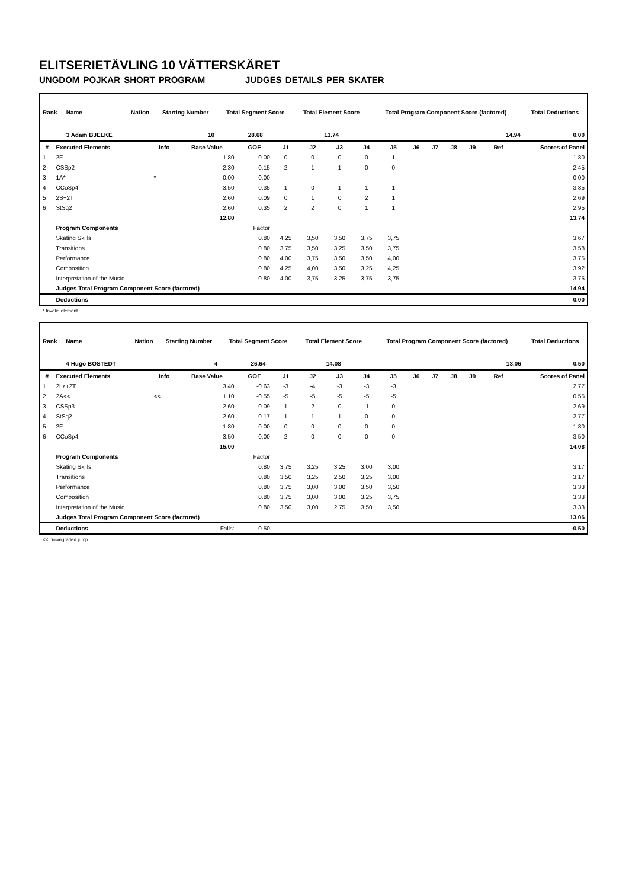ELITSERIETÄVLING 10 VÄTTERSKÄRET
UNGDOM POJKAR SHORT PROGRAM JUDGES DETAILS PER SKATER
| Rank | Name | Nation | Starting Number | Total Segment Score | Total Element Score | Total Program Component Score (factored) | Total Deductions |
| --- | --- | --- | --- | --- | --- | --- | --- |
| | 3 Adam BJELKE | | 10 | 28.68 | 13.74 | 14.94 | 0.00 |
| # | Executed Elements | Info | Base Value | GOE | J1 | J2 | J3 | J4 | J5 | J6 | J7 | J8 | J9 | Ref | Scores of Panel |
| --- | --- | --- | --- | --- | --- | --- | --- | --- | --- | --- | --- | --- | --- | --- | --- |
| 1 | 2F | | 1.80 | 0.00 | 0 | 0 | 0 | 0 | 1 | | | | | | 1.80 |
| 2 | CSSp2 | | 2.30 | 0.15 | 2 | 1 | 1 | 0 | 0 | | | | | | 2.45 |
| 3 | 1A* | * | 0.00 | 0.00 | - | - | - | - | - | | | | | | 0.00 |
| 4 | CCoSp4 | | 3.50 | 0.35 | 1 | 0 | 1 | 1 | 1 | | | | | | 3.85 |
| 5 | 2S+2T | | 2.60 | 0.09 | 0 | 1 | 0 | 2 | 1 | | | | | | 2.69 |
| 6 | StSq2 | | 2.60 | 0.35 | 2 | 2 | 0 | 1 | 1 | | | | | | 2.95 |
| | | | 12.80 | | | | | | | | | | | | 13.74 |
| | Program Components | | | Factor | | | | | | | | | | | |
| | Skating Skills | | | 0.80 | 4,25 | 3,50 | 3,50 | 3,75 | 3,75 | | | | | | 3.67 |
| | Transitions | | | 0.80 | 3,75 | 3,50 | 3,25 | 3,50 | 3,75 | | | | | | 3.58 |
| | Performance | | | 0.80 | 4,00 | 3,75 | 3,50 | 3,50 | 4,00 | | | | | | 3.75 |
| | Composition | | | 0.80 | 4,25 | 4,00 | 3,50 | 3,25 | 4,25 | | | | | | 3.92 |
| | Interpretation of the Music | | | 0.80 | 4,00 | 3,75 | 3,25 | 3,75 | 3,75 | | | | | | 3.75 |
| | Judges Total Program Component Score (factored) | | | | | | | | | | | | | | 14.94 |
| | Deductions | | | | | | | | | | | | | | 0.00 |
* Invalid element
| Rank | Name | Nation | Starting Number | Total Segment Score | Total Element Score | Total Program Component Score (factored) | Total Deductions |
| --- | --- | --- | --- | --- | --- | --- | --- |
| | 4 Hugo BOSTEDT | | 4 | 26.64 | 14.08 | 13.06 | 0.50 |
| # | Executed Elements | Info | Base Value | GOE | J1 | J2 | J3 | J4 | J5 | J6 | J7 | J8 | J9 | Ref | Scores of Panel |
| --- | --- | --- | --- | --- | --- | --- | --- | --- | --- | --- | --- | --- | --- | --- | --- |
| 1 | 2Lz+2T | | 3.40 | -0.63 | -3 | -4 | -3 | -3 | -3 | | | | | | 2.77 |
| 2 | 2A<< | << | 1.10 | -0.55 | -5 | -5 | -5 | -5 | -5 | | | | | | 0.55 |
| 3 | CSSp3 | | 2.60 | 0.09 | 1 | 2 | 0 | -1 | 0 | | | | | | 2.69 |
| 4 | StSq2 | | 2.60 | 0.17 | 1 | 1 | 1 | 0 | 0 | | | | | | 2.77 |
| 5 | 2F | | 1.80 | 0.00 | 0 | 0 | 0 | 0 | 0 | | | | | | 1.80 |
| 6 | CCoSp4 | | 3.50 | 0.00 | 2 | 0 | 0 | 0 | 0 | | | | | | 3.50 |
| | | | 15.00 | | | | | | | | | | | | 14.08 |
| | Program Components | | | Factor | | | | | | | | | | | |
| | Skating Skills | | | 0.80 | 3,75 | 3,25 | 3,25 | 3,00 | 3,00 | | | | | | 3.17 |
| | Transitions | | | 0.80 | 3,50 | 3,25 | 2,50 | 3,25 | 3,00 | | | | | | 3.17 |
| | Performance | | | 0.80 | 3,75 | 3,00 | 3,00 | 3,50 | 3,50 | | | | | | 3.33 |
| | Composition | | | 0.80 | 3,75 | 3,00 | 3,00 | 3,25 | 3,75 | | | | | | 3.33 |
| | Interpretation of the Music | | | 0.80 | 3,50 | 3,00 | 2,75 | 3,50 | 3,50 | | | | | | 3.33 |
| | Judges Total Program Component Score (factored) | | | | | | | | | | | | | | 13.06 |
| | Deductions | | Falls: | -0.50 | | | | | | | | | | | -0.50 |
<< Downgraded jump